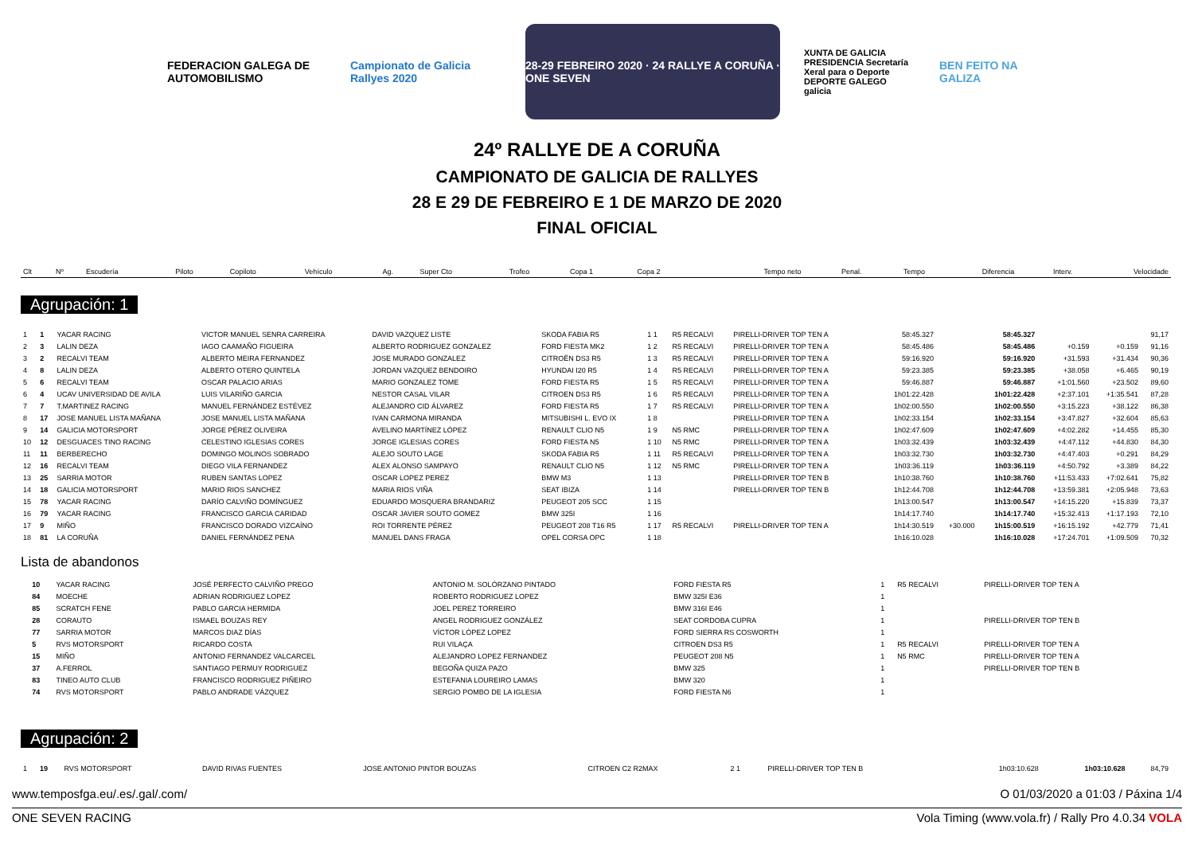FEDERACION GALEGA DE AUTOMOBILISMO
Campionato de Galicia Rallyes 2020
28-29 FEBREIRO 2020 · 24 RALLYE A CORUÑA · ONE SEVEN
XUNTA DE GALICIA PRESIDENCIA Secretaría Xeral para o Deporte DEPORTE GALEGO galicia
BEN FEITO NA GALIZA
24º RALLYE DE A CORUÑA
CAMPIONATO DE GALICIA DE RALLYES
28 E 29 DE FEBREIRO E 1 DE MARZO DE 2020
FINAL OFICIAL
| Clt | Nº | Escudería | Piloto | Copiloto | Vehículo | Ag. | Super Cto | Trofeo | Copa 1 | Copa 2 | Tempo neto | Penal. | Tempo | Diferencia | Interv. | Velocidade |
| --- | --- | --- | --- | --- | --- | --- | --- | --- | --- | --- | --- | --- | --- | --- | --- | --- |
Agrupación: 1
| 1 | 1 | YACAR RACING | VICTOR MANUEL SENRA CARREIRA | DAVID VAZQUEZ LISTE | SKODA FABIA R5 | 1 1 | R5 RECALVI | PIRELLI-DRIVER TOP TEN A | | | 58:45.327 | | 58:45.327 | | | 91,17 |
| 2 | 3 | LALIN DEZA | IAGO CAAMAÑO FIGUEIRA | ALBERTO RODRIGUEZ GONZALEZ | FORD FIESTA MK2 | 1 2 | R5 RECALVI | PIRELLI-DRIVER TOP TEN A | | | 58:45.486 | | 58:45.486 | +0.159 | +0.159 | 91,16 |
| 3 | 2 | RECALVI TEAM | ALBERTO MEIRA FERNANDEZ | JOSE MURADO GONZALEZ | CITROËN DS3 R5 | 1 3 | R5 RECALVI | PIRELLI-DRIVER TOP TEN A | | | 59:16.920 | | 59:16.920 | +31.593 | +31.434 | 90,36 |
| 4 | 8 | LALIN DEZA | ALBERTO OTERO QUINTELA | JORDAN VAZQUEZ BENDOIRO | HYUNDAI I20 R5 | 1 4 | R5 RECALVI | PIRELLI-DRIVER TOP TEN A | | | 59:23.385 | | 59:23.385 | +38.058 | +6.465 | 90,19 |
| 5 | 6 | RECALVI TEAM | OSCAR PALACIO ARIAS | MARIO GONZALEZ TOME | FORD FIESTA R5 | 1 5 | R5 RECALVI | PIRELLI-DRIVER TOP TEN A | | | 59:46.887 | | 59:46.887 | +1:01.560 | +23.502 | 89,60 |
| 6 | 4 | UCAV UNIVERSIDAD DE AVILA | LUIS VILARIÑO GARCIA | NESTOR CASAL VILAR | CITROEN DS3 R5 | 1 6 | R5 RECALVI | PIRELLI-DRIVER TOP TEN A | | | 1h01:22.428 | | 1h01:22.428 | +2:37.101 | +1:35.541 | 87,28 |
| 7 | 7 | T.MARTINEZ RACING | MANUEL FERNÁNDEZ ESTÉVEZ | ALEJANDRO CID ÁLVAREZ | FORD FIESTA R5 | 1 7 | R5 RECALVI | PIRELLI-DRIVER TOP TEN A | | | 1h02:00.550 | | 1h02:00.550 | +3:15.223 | +38.122 | 86,38 |
| 8 | 17 | JOSE MANUEL LISTA MAÑANA | JOSE MANUEL LISTA MAÑANA | IVAN CARMONA MIRANDA | MITSUBISHI L. EVO IX | 1 8 | | PIRELLI-DRIVER TOP TEN A | | | 1h02:33.154 | | 1h02:33.154 | +3:47.827 | +32.604 | 85,63 |
| 9 | 14 | GALICIA MOTORSPORT | JORGE PÉREZ OLIVEIRA | AVELINO MARTÍNEZ LÓPEZ | RENAULT CLIO N5 | 1 9 | N5 RMC | PIRELLI-DRIVER TOP TEN A | | | 1h02:47.609 | | 1h02:47.609 | +4:02.282 | +14.455 | 85,30 |
| 10 | 12 | DESGUACES TINO RACING | CELESTINO IGLESIAS CORES | JORGE IGLESIAS CORES | FORD FIESTA N5 | 1 10 | N5 RMC | PIRELLI-DRIVER TOP TEN A | | | 1h03:32.439 | | 1h03:32.439 | +4:47.112 | +44.830 | 84,30 |
| 11 | 11 | BERBERECHO | DOMINGO MOLINOS SOBRADO | ALEJO SOUTO LAGE | SKODA FABIA R5 | 1 11 | R5 RECALVI | PIRELLI-DRIVER TOP TEN A | | | 1h03:32.730 | | 1h03:32.730 | +4:47.403 | +0.291 | 84,29 |
| 12 | 16 | RECALVI TEAM | DIEGO VILA FERNANDEZ | ALEX ALONSO SAMPAYO | RENAULT CLIO N5 | 1 12 | N5 RMC | PIRELLI-DRIVER TOP TEN A | | | 1h03:36.119 | | 1h03:36.119 | +4:50.792 | +3.389 | 84,22 |
| 13 | 25 | SARRIA MOTOR | RUBEN SANTAS LOPEZ | OSCAR LOPEZ PEREZ | BMW M3 | 1 13 | | PIRELLI-DRIVER TOP TEN B | | | 1h10:38.760 | | 1h10:38.760 | +11:53.433 | +7:02.641 | 75,82 |
| 14 | 18 | GALICIA MOTORSPORT | MARIO RIOS SANCHEZ | MARIA RIOS VIÑA | SEAT IBIZA | 1 14 | | PIRELLI-DRIVER TOP TEN B | | | 1h12:44.708 | | 1h12:44.708 | +13:59.381 | +2:05.948 | 73,63 |
| 15 | 78 | YACAR RACING | DARÍO CALVIÑO DOMÍNGUEZ | EDUARDO MOSQUERA BRANDARIZ | PEUGEOT 205 SCC | 1 15 | | | | | 1h13:00.547 | | 1h13:00.547 | +14:15.220 | +15.839 | 73,37 |
| 16 | 79 | YACAR RACING | FRANCISCO GARCIA CARIDAD | OSCAR JAVIER SOUTO GOMEZ | BMW 325I | 1 16 | | | | | 1h14:17.740 | | 1h14:17.740 | +15:32.413 | +1:17.193 | 72,10 |
| 17 | 9 | MIÑO | FRANCISCO DORADO VIZCAÍNO | ROI TORRENTE PÉREZ | PEUGEOT 208 T16 R5 | 1 17 | R5 RECALVI | PIRELLI-DRIVER TOP TEN A | | | 1h14:30.519 | +30.000 | 1h15:00.519 | +16:15.192 | +42.779 | 71,41 |
| 18 | 81 | LA CORUÑA | DANIEL FERNÁNDEZ PENA | MANUEL DANS FRAGA | OPEL CORSA OPC | 1 18 | | | | | 1h16:10.028 | | 1h16:10.028 | +17:24.701 | +1:09.509 | 70,32 |
Lista de abandonos
| | 10 | YACAR RACING | JOSÉ PERFECTO CALVIÑO PREGO | ANTONIO M. SOLÓRZANO PINTADO | FORD FIESTA R5 | 1 | R5 RECALVI | PIRELLI-DRIVER TOP TEN A |
| | 84 | MOECHE | ADRIAN RODRIGUEZ LOPEZ | ROBERTO RODRIGUEZ LOPEZ | BMW 325I E36 | 1 | | |
| | 85 | SCRATCH FENE | PABLO GARCIA HERMIDA | JOEL PEREZ TORREIRO | BMW 316I E46 | 1 | | |
| | 28 | CORAUTO | ISMAEL BOUZAS REY | ANGEL RODRIGUEZ GONZÁLEZ | SEAT CORDOBA CUPRA | 1 | | PIRELLI-DRIVER TOP TEN B |
| | 77 | SARRIA MOTOR | MARCOS DIAZ DÍAS | VÍCTOR LÓPEZ LOPEZ | FORD SIERRA RS COSWORTH | 1 | | |
| | 5 | RVS MOTORSPORT | RICARDO COSTA | RUI VILAÇA | CITROEN DS3 R5 | 1 | R5 RECALVI | PIRELLI-DRIVER TOP TEN A |
| | 15 | MIÑO | ANTONIO FERNANDEZ VALCARCEL | ALEJANDRO LOPEZ FERNANDEZ | PEUGEOT 208 N5 | 1 | N5 RMC | PIRELLI-DRIVER TOP TEN A |
| | 37 | A.FERROL | SANTIAGO PERMUY RODRIGUEZ | BEGOÑA QUIZA PAZO | BMW 325 | 1 | | PIRELLI-DRIVER TOP TEN B |
| | 83 | TINEO AUTO CLUB | FRANCISCO RODRIGUEZ PIÑEIRO | ESTEFANIA LOUREIRO LAMAS | BMW 320 | 1 | | |
| | 74 | RVS MOTORSPORT | PABLO ANDRADE VÁZQUEZ | SERGIO POMBO DE LA IGLESIA | FORD FIESTA N6 | 1 | | |
Agrupación: 2
| 1 | 19 | RVS MOTORSPORT | DAVID RIVAS FUENTES | JOSE ANTONIO PINTOR BOUZAS | CITROEN C2 R2MAX | 2 1 | | PIRELLI-DRIVER TOP TEN B | 1h03:10.628 | 1h03:10.628 | 84,79 |
www.temposfga.eu/.es/.gal/.com/ O 01/03/2020 a 01:03 / Páxina 1/4
ONE SEVEN RACING Vola Timing (www.vola.fr) / Rally Pro 4.0.34 VOLA